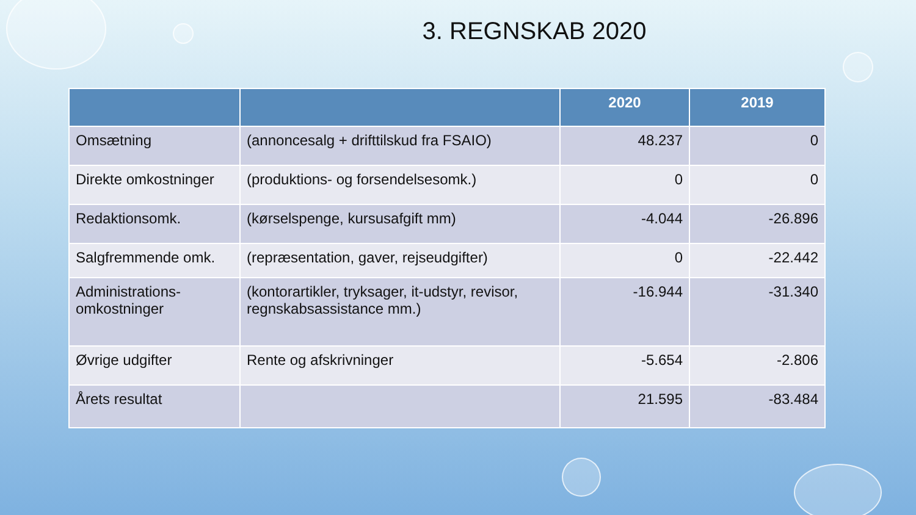3. REGNSKAB 2020
| | | 2020 | 2019 |
| --- | --- | --- | --- |
| Omsætning | (annoncesalg + drifttilskud fra FSAIO) | 48.237 | 0 |
| Direkte omkostninger | (produktions- og forsendelsesomk.) | 0 | 0 |
| Redaktionsomk. | (kørselspenge, kursusafgift mm) | -4.044 | -26.896 |
| Salgfremmende omk. | (repræsentation, gaver, rejseudgifter) | 0 | -22.442 |
| Administrations-omkostninger | (kontorartikler, tryksager, it-udstyr, revisor, regnskabsassistance mm.) | -16.944 | -31.340 |
| Øvrige udgifter | Rente og afskrivninger | -5.654 | -2.806 |
| Årets resultat | | 21.595 | -83.484 |